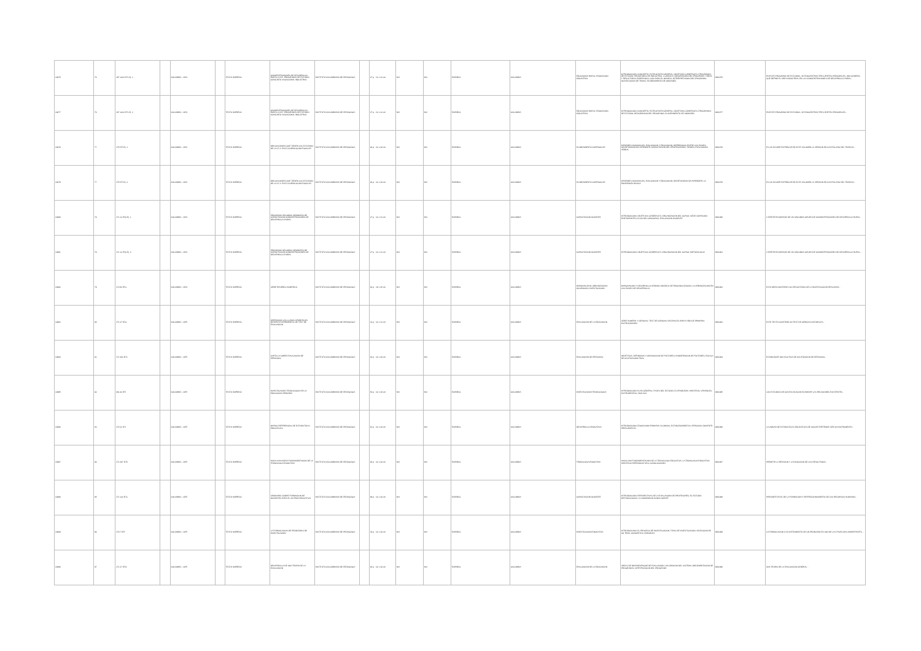| 10875 | 76 | 307.1412 I57c Ej. 1 | | COLOMBIA - 1974 | | TEXTO IMPRESO | CONCENTRACIONES DE DESARROLLO RURAL C.D.R. PROGRAMAS DE ESTUDIO CONJUNTO VOCACIONAL INDUSTRIAL | INSTITUTO COLOMBIANO DE PEDAGOGIA | | 27 p. : 33 x 22 cm | N/A | N/A | ESPAÑOL | COLOMBIA | EDUCACION RURAL; EDUCACION INDUSTRIAL | INTRODUCCION; CONCEPTO; ESTRUCTURA GENERAL; OBJETIVOS GENERALES; PROGRAMAS DE ESTUDIO; PROGRAMAS DE INDUSTRIAL 1 GRADO 6; DESCRIPCION DEL PROGRAMA; TEMAS Y RESULTADOS ESPERADOS; GUIA PARA EL MANEJO; INTERPRETACION DEL PROGRAMA; DOSIFICACION DE TEMAS; PLANEAMIENTO DE UNIDADES | 0001076 | EN ESTE PROGRAMA DE ESTUDIOS, SE ENCUENTRAN TRES PARTES PRINCIPALES: UNA GENERAL QUE DEFINE EL AREA INDUSTRIAL EN LAS CONCENTRACIONES DE DESARROLLO RURAL... |
| 10877 | 76 | 307.1412 I57c Ej. 2 | | COLOMBIA - 1974 | | TEXTO IMPRESO | CONCENTRACIONES DE DESARROLLO RURAL C.D.R. PROGRAMAS DE ESTUDIO CONJUNTO VOCACIONAL INDUSTRIAL | INSTITUTO COLOMBIANO DE PEDAGOGIA | | 27 p. : 33 x 22 cm | N/A | N/A | ESPAÑOL | COLOMBIA | EDUCACION RURAL; EDUCACION INDUSTRIAL | INTRODUCCION; CONCEPTO; ESTRUCTURA GENERAL; OBJETIVOS GENERALES; PROGRAMAS DE ESTUDIO; DESCRIPCION DEL PROGRAMA; PLANEAMIENTO DE UNIDADES | 0001077 | EN ESTE PROGRAMA DE ESTUDIOS, SE ENCUENTRAN TRES PARTES PRINCIPALES... |
| 10878 | 77 | 375 I57i Ej. 1 | | COLOMBIA - 1974 | | TEXTO IMPRESO | IMPLICACIONES QUE TIENEN LOS ESTUDIOS DE LA I.E.A. EN EL CURRICULUM ESCOLAR | INSTITUTO COLOMBIANO DE PEDAGOGIA | | 28 p. : 22 x 28 cm | N/A | N/A | ESPAÑOL | COLOMBIA | PLANEAMIENTO CURRICULAR | INFORMES NACIONALES; EVALUACION Y EDUCACION; DIFERENCIAS ENTRE LOS PAISES; OPORTUNIDAD DE APRENDER; CAPACITACION DEL PROFESORADO; TIEMPO; EVALUACION VERBAL | 0001078 | ES UN PLACER ENTREGAR EN ESTE VOLUMEN LA VERSION EN CASTELLANO DEL TRABAJO... |
| 10879 | 77 | 375 I57i Ej. 2 | | COLOMBIA - 1974 | | TEXTO IMPRESO | IMPLICACIONES QUE TIENEN LOS ESTUDIOS DE LA I.E.A. EN EL CURRICULUM ESCOLAR | INSTITUTO COLOMBIANO DE PEDAGOGIA | | 28 p. : 22 x 28 cm | N/A | N/A | ESPAÑOL | COLOMBIA | PLANEAMIENTO CURRICULAR | INFORMES NACIONALES; EVALUACION Y EDUCACION; OPORTUNIDAD DE APRENDER; LA ENSEÑANZA BASICA | 0001079 | ES UN PLACER ENTREGAR EN ESTE VOLUMEN LA VERSION EN CASTELLANO DEL TRABAJO... |
| 10880 | 78 | 371.12 I57p Ej. 1 | | COLOMBIA - 1974 | | TEXTO IMPRESO | PROGRAMA SEGUNDO SEMINARIO DE CAPACITACION CONCENTRACIONES DE DESARROLLO RURAL | INSTITUTO COLOMBIANO DE PEDAGOGIA | | 27 p. : 22 x 33 cm | N/A | N/A | ESPAÑOL | COLOMBIA | CAPACITACION DOCENTE | INTRODUCCION; OBJETIVOS GENERALES; ORGANIZACION DEL CURSO; SEDE; DURACION; PARTICIPANTES; PLAN DEL CONCURSO; EVALUACION DOCENTE | 0001080 | A PARTIR EN MARCHA DE UN SEGUNDO GRUPO DE CONCENTRACIONES DE DESARROLLO RURAL... |
| 10881 | 78 | 371.12 I57p Ej. 2 | | COLOMBIA - 1974 | | TEXTO IMPRESO | PROGRAMA SEGUNDO SEMINARIO DE CAPACITACION CONCENTRACIONES DE DESARROLLO RURAL | INSTITUTO COLOMBIANO DE PEDAGOGIA | | 27 p. : 22 x 33 cm | N/A | N/A | ESPAÑOL | COLOMBIA | CAPACITACION DOCENTE | INTRODUCCION; OBJETIVOS GENERALES; ORGANIZACION DEL CURSO; METODOLOGIA | 0001081 | A PARTIR EN MARCHA DE UN SEGUNDO GRUPO DE CONCENTRACIONES DE DESARROLLO RURAL... |
| 10882 | 79 | 372.83 I57s | | COLOMBIA - 1974 | | TEXTO IMPRESO | SERIE RESEÑAS NUMERO 8 | INSTITUTO COLOMBIANO DE PEDAGOGIA | | 64 p. : 19 x 25 cm | N/A | N/A | ESPAÑOL | COLOMBIA | MARGINALIDAD; URBANIZACION; OCUPACION; INVESTIGACION | MARGINACION Y DESARROLLO URBANO; MODELO DE REGIONALIZACION; LA URBANIZACION EN LOS PAISES DE DESARROLLO | 0001082 | ESTA OBRA CONTIENE LOS RESULTADOS DE LA INVESTIGACION REALIZADA... |
| 10883 | 80 | 371.27 I57e | | COLOMBIA - 1975 | | TEXTO IMPRESO | OPERACION LAS LLANOS ORIENTALES MATERIA EXPERIMENTAL DE TEST DE EVALUACION | INSTITUTO COLOMBIANO DE PEDAGOGIA | | 33 p. : 22 x 33 cm | N/A | N/A | ESPAÑOL | COLOMBIA | EVALUACION DE LA EDUCACION | SERIE NUMERO Y CIENCIAS; TEST DE CIENCIAS NATURALES PARA 5 AÑO DE PRIMARIA; INSTRUCCIONES | 0001083 | ESTE TEXTO CONTIENE UN TEST DE CIENCIAS NATURALES... |
| 10884 | 81 | 371.203 I57c | | COLOMBIA - 1975 | | TEXTO IMPRESO | CARTILLA SOBRE EVALUACION DE PERSONAL | INSTITUTO COLOMBIANO DE PEDAGOGIA | | 44 p. : 22 x 28 cm | N/A | N/A | ESPAÑOL | COLOMBIA | EVALUACION DE PERSONAL | OBJETIVOS; DEFINICION Y GRADUACION DE FACTORES; PONDERACION DE FACTORES; ESCALA DE CALIFICACION FINAL | 0001084 | ESTABLECER UNA POLITICA DE CALIFICACION DE PERSONAL... |
| 10885 | 82 | 001.42 I57i | | COLOMBIA - 1975 | | TEXTO IMPRESO | INVESTIGACION TECNOLOGICA EN LA EDUCACION PRIMARIA | INSTITUTO COLOMBIANO DE PEDAGOGIA | | 54 p. : 22 x 28 cm | N/A | N/A | ESPAÑOL | COLOMBIA | INVESTIGACION TECNOLOGICA | INTRODUCCION; PLAN GENERAL; FASES DEL ESTUDIO; EL PROBLEMA; HIPOTESIS; VARIABLES; INSTRUMENTOS; ANALISIS | 0001085 | LOS ESTUDIOS DE COSTOS BUSCAN EXAMINAR LAS RELACIONES EXISTENTES... |
| 10886 | 83 | 370.11 I57i | | COLOMBIA - 1975 | | TEXTO IMPRESO | MARCO REFERENCIAL DE ESTADISTICAS EDUCATIVAS | INSTITUTO COLOMBIANO DE PEDAGOGIA | | 63 p. : 22 x 28 cm | N/A | N/A | ESPAÑOL | COLOMBIA | DESARROLLO EDUCATIVO | INTRODUCCION; EDUCACION PRIMARIA; ALUMNOS; ESTABLECIMIENTOS; PERSONAL DOCENTE; PRESUPUESTO | 0001086 | LA UNIDAD DE ESTADISTICAS EDUCATIVAS DE ICOLPE PRETENDE SER UN INSTRUMENTO... |
| 10887 | 84 | 371.307 I57h | | COLOMBIA - 1975 | | TEXTO IMPRESO | HACIA UNA NUEVA FUNDAMENTACION DE LA TECNOLOGIA EDUCATIVA | INSTITUTO COLOMBIANO DE PEDAGOGIA | | 48 p. : 22 x 28 cm | N/A | N/A | ESPAÑOL | COLOMBIA | TECNOLOGIA EDUCATIVA | HACIA UNA FUNDAMENTACION DE LA TECNOLOGIA EDUCATIVA; LA TECNOLOGIA EDUCATIVA; HIPOTESIS REPRODUCTIVAS; CONCLUSIONES | 0001087 | PERMITIR LA REVISION Y LA DISCUSION DE LOS RESULTADOS... |
| 10888 | 85 | 371.122 I57s | | COLOMBIA - 1975 | | TEXTO IMPRESO | SEMINARIO SOBRE FORMACION DE DOCENTES PARA EL SISTEMA EDUCATIVO | INSTITUTO COLOMBIANO DE PEDAGOGIA | | 99 p. : 22 x 28 cm | N/A | N/A | ESPAÑOL | COLOMBIA | CAPACITACION DOCENTE | INTRODUCCION; PERSPECTIVAS DE LA EVALUACION DE PROFESORES; EL ESTUDIO METODOLOGICO; LA COMUNIDAD COMO AGENTE | 0001088 | PRESENTE EN EL DE LA FORMACION Y PERFECCIONAMIENTO DE LOS RECURSOS HUMANOS... |
| 10889 | 86 | 370.7 I57f | | COLOMBIA - 1975 | | TEXTO IMPRESO | LA FORMULACION DE PROBLEMAS DE INVESTIGACION | INSTITUTO COLOMBIANO DE PEDAGOGIA | | 30 p. : 22 x 28 cm | N/A | N/A | ESPAÑOL | COLOMBIA | INVESTIGACION EDUCATIVA | INTRODUCCION; EL PROCESO DE INVESTIGACION; TIPOS DE INVESTIGACION; SELECCION DE UN TEMA; CONCEPTOS VARIABLES | 0001089 | LA FORMULACION O PLANTEAMIENTO DE UN PROBLEMA ES UNA DE LAS FASES MAS IMPORTANTES... |
| 10890 | 87 | 371.27 I57d | | COLOMBIA - 1975 | | TEXTO IMPRESO | DESARROLLO DE UNA TEORIA DE LA EVALUACION | INSTITUTO COLOMBIANO DE PEDAGOGIA | | 46 p. : 22 x 28 cm | N/A | N/A | ESPAÑOL | COLOMBIA | EVALUACION DE LA EDUCACION | AREAS DE MICROENFOQUE DE EVALUACION; VALORACION DEL SISTEMA; IMPLEMENTACION DE PROGRAMAS; CERTIFICACION DEL PROGRAMA | 0001090 | UNA TEORIA DE LA EVALUACION GENERAL... |